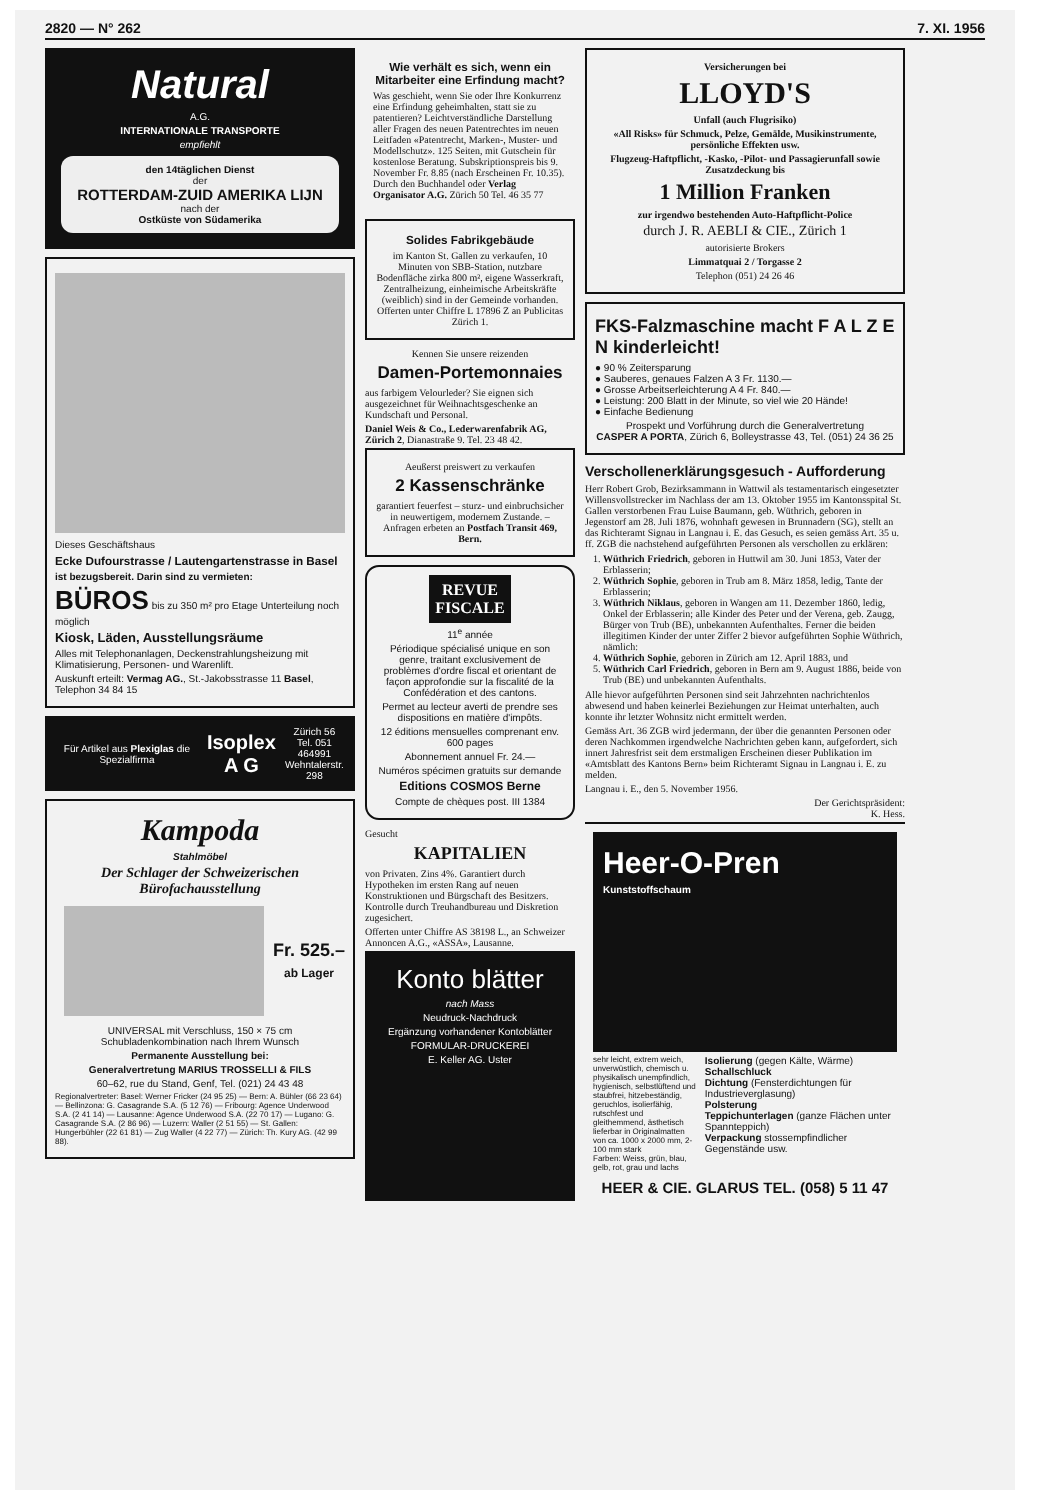2820 — N° 262 7. XI. 1956
Natural
A.G.
INTERNATIONALE TRANSPORTE
empfiehlt
den 14täglichen Dienst
der
ROTTERDAM-ZUID AMERIKA LIJN
nach der
Ostküste von Südamerika
Dieses Geschäftshaus
Ecke Dufourstrasse / Lautengartenstrasse in Basel
ist bezugsbereit. Darin sind zu vermieten:
BÜROS bis zu 350 m² pro Etage Unterteilung noch möglich
Kiosk, Läden, Ausstellungsräume
Alles mit Telephonanlagen, Deckenstrahlungsheizung mit Klimatisierung, Personen- und Warenlift.
Auskunft erteilt: Vermag AG., St.-Jakobsstrasse 11 Basel, Telephon 34 84 15
Für Artikel aus Plexiglas die Spezialfirma Isoplex A G Zürich 56
Tel. 051 464991
Wehntalerstr. 298
Kampoda
Stahlmöbel
Der Schlager der Schweizerischen Bürofachausstellung
Fr. 525.–
ab Lager
UNIVERSAL mit Verschluss, 150 × 75 cm Schubladenkombination nach Ihrem Wunsch
Permanente Ausstellung bei:
Generalvertretung MARIUS TROSSELLI & FILS
60–62, rue du Stand, Genf, Tel. (021) 24 43 48
Regionalvertreter: Basel: Werner Fricker (24 95 25) — Bern: A. Bühler (66 23 64) — Bellinzona: G. Casagrande S.A. (5 12 76) — Fribourg: Agence Underwood S.A. (2 41 14) — Lausanne: Agence Underwood S.A. (22 70 17) — Lugano: G. Casagrande S.A. (2 86 96) — Luzern: Waller (2 51 55) — St. Gallen: Hungerbühler (22 61 81) — Zug Waller (4 22 77) — Zürich: Th. Kury AG. (42 99 88).
Wie verhält es sich, wenn ein Mitarbeiter eine Erfindung macht?
Was geschieht, wenn Sie oder Ihre Konkurrenz eine Erfindung geheimhalten, statt sie zu patentieren? Leichtverständliche Darstellung aller Fragen des neuen Patentrechtes im neuen Leitfaden «Patentrecht, Marken-, Muster- und Modellschutz». 125 Seiten, mit Gutschein für kostenlose Beratung. Subskriptionspreis bis 9. November Fr. 8.85 (nach Erscheinen Fr. 10.35). Durch den Buchhandel oder Verlag Organisator A.G. Zürich 50 Tel. 46 35 77
Solides Fabrikgebäude
im Kanton St. Gallen zu verkaufen, 10 Minuten von SBB-Station, nutzbare Bodenfläche zirka 800 m², eigene Wasserkraft, Zentralheizung, einheimische Arbeitskräfte (weiblich) sind in der Gemeinde vorhanden. Offerten unter Chiffre L 17896 Z an Publicitas Zürich 1.
Kennen Sie unsere reizenden
Damen-Portemonnaies
aus farbigem Velourleder? Sie eignen sich ausgezeichnet für Weihnachtsgeschenke an Kundschaft und Personal.
Daniel Weis & Co., Lederwarenfabrik AG, Zürich 2, Dianastraße 9. Tel. 23 48 42.
Aeußerst preiswert zu verkaufen
2 Kassenschränke
garantiert feuerfest – sturz- und einbruchsicher in neuwertigem, modernem Zustande. – Anfragen erbeten an Postfach Transit 469, Bern.
REVUE
FISCALE
11<sup>e</sup> année
Périodique spécialisé unique en son genre, traitant exclusivement de problèmes d'ordre fiscal et orientant de façon approfondie sur la fiscalité de la Confédération et des cantons.
Permet au lecteur averti de prendre ses dispositions en matière d'impôts.
12 éditions mensuelles comprenant env. 600 pages
Abonnement annuel Fr. 24.—
Numéros spécimen gratuits sur demande
Editions COSMOS Berne
Compte de chèques post. III 1384
Gesucht
KAPITALIEN
von Privaten. Zins 4%. Garantiert durch Hypotheken im ersten Rang auf neuen Konstruktionen und Bürgschaft des Besitzers. Kontrolle durch Treuhandbureau und Diskretion zugesichert.
Offerten unter Chiffre AS 38198 L., an Schweizer Annoncen A.G., «ASSA», Lausanne.
Konto blätter
nach Mass
Neudruck-Nachdruck
Ergänzung vorhandener Kontoblätter
FORMULAR-DRUCKEREI
E. Keller AG. Uster
Versicherungen bei
LLOYD'S
Unfall (auch Flugrisiko)
«All Risks» für Schmuck, Pelze, Gemälde, Musikinstrumente, persönliche Effekten usw.
Flugzeug-Haftpflicht, -Kasko, -Pilot- und Passagierunfall sowie Zusatzdeckung bis
1 Million Franken
zur irgendwo bestehenden Auto-Haftpflicht-Police
durch J. R. AEBLI & CIE., Zürich 1
autorisierte Brokers
Limmatquai 2 / Torgasse 2
Telephon (051) 24 26 46
FKS-Falzmaschine macht F A L Z E N kinderleicht!
● 90 % Zeitersparung
● Sauberes, genaues Falzen A 3 Fr. 1130.—
● Grosse Arbeitserleichterung A 4 Fr. 840.—
● Leistung: 200 Blatt in der Minute, so viel wie 20 Hände!
● Einfache Bedienung
Prospekt und Vorführung durch die Generalvertretung
CASPER A PORTA, Zürich 6, Bolleystrasse 43, Tel. (051) 24 36 25
Verschollenerklärungsgesuch - Aufforderung
Herr Robert Grob, Bezirksammann in Wattwil als testamentarisch eingesetzter Willensvollstrecker im Nachlass der am 13. Oktober 1955 im Kantonsspital St. Gallen verstorbenen Frau Luise Baumann, geb. Wüthrich, geboren in Jegenstorf am 28. Juli 1876, wohnhaft gewesen in Brunnadern (SG), stellt an das Richteramt Signau in Langnau i. E. das Gesuch, es seien gemäss Art. 35 u. ff. ZGB die nachstehend aufgeführten Personen als verschollen zu erklären:
1. Wüthrich Friedrich, geboren in Huttwil am 30. Juni 1853, Vater der Erblasserin;
2. Wüthrich Sophie, geboren in Trub am 8. März 1858, ledig, Tante der Erblasserin;
3. Wüthrich Niklaus, geboren in Wangen am 11. Dezember 1860, ledig, Onkel der Erblasserin; alle Kinder des Peter und der Verena, geb. Zaugg, Bürger von Trub (BE), unbekannten Aufenthaltes. Ferner die beiden illegitimen Kinder der unter Ziffer 2 bievor aufgeführten Sophie Wüthrich, nämlich:
4. Wüthrich Sophie, geboren in Zürich am 12. April 1883, und
5. Wüthrich Carl Friedrich, geboren in Bern am 9. August 1886, beide von Trub (BE) und unbekannten Aufenthalts.
Alle hievor aufgeführten Personen sind seit Jahrzehnten nachrichtenlos abwesend und haben keinerlei Beziehungen zur Heimat unterhalten, auch konnte ihr letzter Wohnsitz nicht ermittelt werden.
Gemäss Art. 36 ZGB wird jedermann, der über die genannten Personen oder deren Nachkommen irgendwelche Nachrichten geben kann, aufgefordert, sich innert Jahresfrist seit dem erstmaligen Erscheinen dieser Publikation im «Amtsblatt des Kantons Bern» beim Richteramt Signau in Langnau i. E. zu melden.
Langnau i. E., den 5. November 1956.
Der Gerichtspräsident:
K. Hess.
Heer-O-Pren
Kunststoffschaum
sehr leicht, extrem weich, unverwüstlich, chemisch u. physikalisch unempfindlich, hygienisch, selbstlüftend und staubfrei, hitzebeständig, geruchlos, isolierfähig, rutschfest und gleithemmend, ästhetisch
lieferbar in Originalmatten von ca. 1000 x 2000 mm, 2-100 mm stark
Farben: Weiss, grün, blau, gelb, rot, grau und lachs
Isolierung (gegen Kälte, Wärme)
Schallschluck
Dichtung (Fensterdichtungen für Industrieverglasung)
Polsterung
Teppichunterlagen (ganze Flächen unter Spannteppich)
Verpackung stossempfindlicher Gegenstände usw.
HEER & CIE. GLARUS TEL. (058) 5 11 47